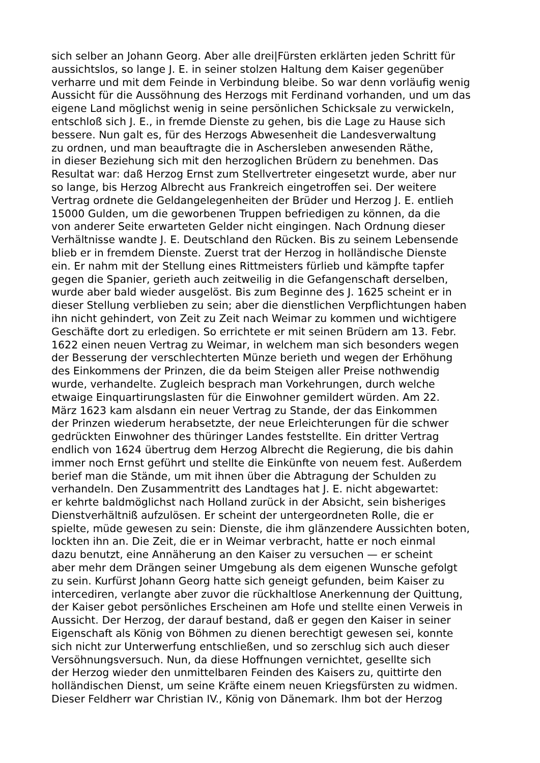sich selber an Johann Georg. Aber alle drei|Fürsten erklärten jeden Schritt für
aussichtslos, so lange J. E. in seiner stolzen Haltung dem Kaiser gegenüber
verharre und mit dem Feinde in Verbindung bleibe. So war denn vorläufig wenig
Aussicht für die Aussöhnung des Herzogs mit Ferdinand vorhanden, und um das
eigene Land möglichst wenig in seine persönlichen Schicksale zu verwickeln,
entschloß sich J. E., in fremde Dienste zu gehen, bis die Lage zu Hause sich
bessere. Nun galt es, für des Herzogs Abwesenheit die Landesverwaltung
zu ordnen, und man beauftragte die in Aschersleben anwesenden Räthe,
in dieser Beziehung sich mit den herzoglichen Brüdern zu benehmen. Das
Resultat war: daß Herzog Ernst zum Stellvertreter eingesetzt wurde, aber nur
so lange, bis Herzog Albrecht aus Frankreich eingetroffen sei. Der weitere
Vertrag ordnete die Geldangelegenheiten der Brüder und Herzog J. E. entlieh
15000 Gulden, um die geworbenen Truppen befriedigen zu können, da die
von anderer Seite erwarteten Gelder nicht eingingen. Nach Ordnung dieser
Verhältnisse wandte J. E. Deutschland den Rücken. Bis zu seinem Lebensende
blieb er in fremdem Dienste. Zuerst trat der Herzog in holländische Dienste
ein. Er nahm mit der Stellung eines Rittmeisters fürlieb und kämpfte tapfer
gegen die Spanier, gerieth auch zeitweilig in die Gefangenschaft derselben,
wurde aber bald wieder ausgelöst. Bis zum Beginne des J. 1625 scheint er in
dieser Stellung verblieben zu sein; aber die dienstlichen Verpflichtungen haben
ihn nicht gehindert, von Zeit zu Zeit nach Weimar zu kommen und wichtigere
Geschäfte dort zu erledigen. So errichtete er mit seinen Brüdern am 13. Febr.
1622 einen neuen Vertrag zu Weimar, in welchem man sich besonders wegen
der Besserung der verschlechterten Münze berieth und wegen der Erhöhung
des Einkommens der Prinzen, die da beim Steigen aller Preise nothwendig
wurde, verhandelte. Zugleich besprach man Vorkehrungen, durch welche
etwaige Einquartirungslasten für die Einwohner gemildert würden. Am 22.
März 1623 kam alsdann ein neuer Vertrag zu Stande, der das Einkommen
der Prinzen wiederum herabsetzte, der neue Erleichterungen für die schwer
gedrückten Einwohner des thüringer Landes feststellte. Ein dritter Vertrag
endlich von 1624 übertrug dem Herzog Albrecht die Regierung, die bis dahin
immer noch Ernst geführt und stellte die Einkünfte von neuem fest. Außerdem
berief man die Stände, um mit ihnen über die Abtragung der Schulden zu
verhandeln. Den Zusammentritt des Landtages hat J. E. nicht abgewartet:
er kehrte baldmöglichst nach Holland zurück in der Absicht, sein bisheriges
Dienstverhältniß aufzulösen. Er scheint der untergeordneten Rolle, die er
spielte, müde gewesen zu sein: Dienste, die ihm glänzendere Aussichten boten,
lockten ihn an. Die Zeit, die er in Weimar verbracht, hatte er noch einmal
dazu benutzt, eine Annäherung an den Kaiser zu versuchen — er scheint
aber mehr dem Drängen seiner Umgebung als dem eigenen Wunsche gefolgt
zu sein. Kurfürst Johann Georg hatte sich geneigt gefunden, beim Kaiser zu
intercediren, verlangte aber zuvor die rückhaltlose Anerkennung der Quittung,
der Kaiser gebot persönliches Erscheinen am Hofe und stellte einen Verweis in
Aussicht. Der Herzog, der darauf bestand, daß er gegen den Kaiser in seiner
Eigenschaft als König von Böhmen zu dienen berechtigt gewesen sei, konnte
sich nicht zur Unterwerfung entschließen, und so zerschlug sich auch dieser
Versöhnungsversuch. Nun, da diese Hoffnungen vernichtet, gesellte sich
der Herzog wieder den unmittelbaren Feinden des Kaisers zu, quittirte den
holländischen Dienst, um seine Kräfte einem neuen Kriegsfürsten zu widmen.
Dieser Feldherr war Christian IV., König von Dänemark. Ihm bot der Herzog